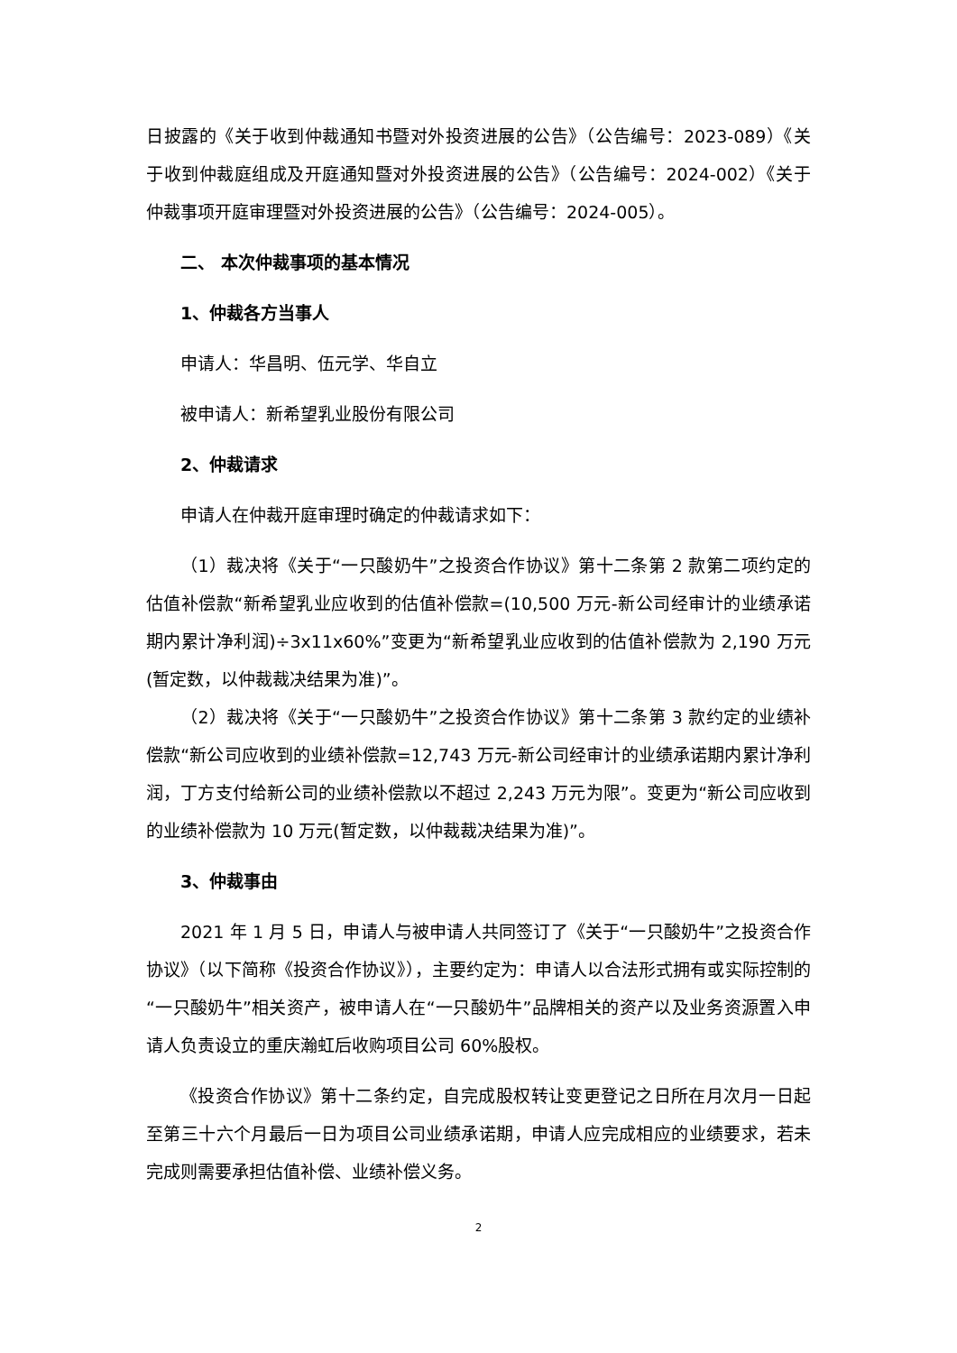日披露的《关于收到仲裁通知书暨对外投资进展的公告》（公告编号：2023-089）《关于收到仲裁庭组成及开庭通知暨对外投资进展的公告》（公告编号：2024-002）《关于仲裁事项开庭审理暨对外投资进展的公告》（公告编号：2024-005）。
二、 本次仲裁事项的基本情况
1、仲裁各方当事人
申请人：华昌明、伍元学、华自立
被申请人：新希望乳业股份有限公司
2、仲裁请求
申请人在仲裁开庭审理时确定的仲裁请求如下：
（1）裁决将《关于“一只酸奶牛”之投资合作协议》第十二条第 2 款第二项约定的估值补偿款“新希望乳业应收到的估值补偿款=(10,500 万元-新公司经审计的业绩承诺期内累计净利润)÷3x11x60%”变更为“新希望乳业应收到的估值补偿款为 2,190 万元(暂定数，以仲裁裁决结果为准)”。
（2）裁决将《关于“一只酸奶牛”之投资合作协议》第十二条第 3 款约定的业绩补偿款“新公司应收到的业绩补偿款=12,743 万元-新公司经审计的业绩承诺期内累计净利润，丁方支付给新公司的业绩补偿款以不超过 2,243 万元为限”。变更为“新公司应收到的业绩补偿款为 10 万元(暂定数，以仲裁裁决结果为准)”。
3、仲裁事由
2021 年 1 月 5 日，申请人与被申请人共同签订了《关于“一只酸奶牛”之投资合作协议》（以下简称《投资合作协议》），主要约定为：申请人以合法形式拥有或实际控制的“一只酸奶牛”相关资产，被申请人在“一只酸奶牛”品牌相关的资产以及业务资源置入申请人负责设立的重庆瀚虹后收购项目公司 60%股权。
《投资合作协议》第十二条约定，自完成股权转让变更登记之日所在月次月一日起至第三十六个月最后一日为项目公司业绩承诺期，申请人应完成相应的业绩要求，若未完成则需要承担估值补偿、业绩补偿义务。
2